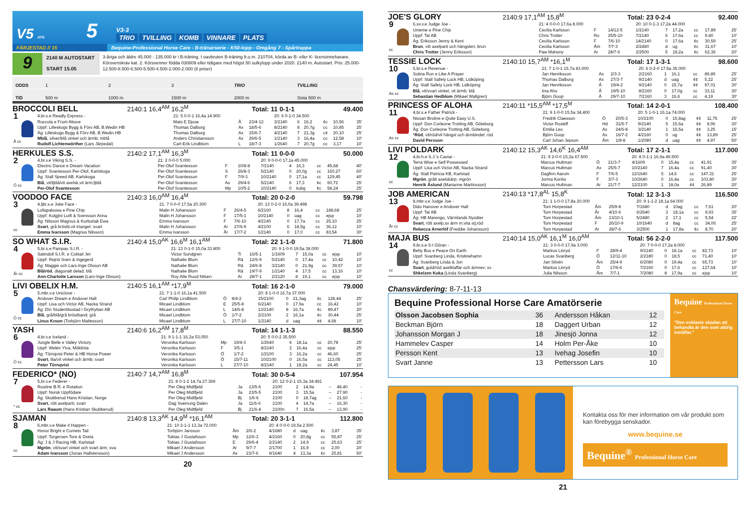V5 ATG
5
V3-3
TRIO TVILLING KOMB VINNARE PLATS
FÄRJESTAD // 15 Bequine-Professional Horse Care - B-tränarserie - K50-lopp - Omgång 7 - Spårtrappa
9
2140 M AUTOSTART
START 15.05
3-åriga och äldre 45.000 - 135.000 kr i B-träning. I oavbruten B-träning fr.o.m. 210704, körda av B- eller K- licensinnehavare. Körsvenskrav kat. 2. Körsvenner födda 030809 eller tidigare med högst 50 sulkylopp under 2020. 2140 m. Autostart. Pris: 25.000-12.500-8.500-6.500-5.500-4.500-2.000-2.000 (8 priser)
ODDS 1 2 3 TRIO TVILLING
TID 500 m 1000 m 1500 m 2000 m Sista 500 m
BROCCOLI BELL 2140:1 16,4<sup>AM</sup> 16,2<sup>M</sup> Total: 11 0-1-1 49.400
| 1 Å cc | 4,br.s.e Readly Express - | 21: 5 0-0-1 16,4a 14.900 | | | 20: 6 0-1-0 34.500 | | | | | |
| | Ruccola e From Above | Mats E Djuse | Å | 23/4-12 | 3/2140 | 6 | 16,2 | ¢c | 10,56 | 35' |
| | Uppf: Lilleskogs Bygg & Förv AB, B.Wedin HB | Thomas Dalborg | Ax | 18/5-6 | 8/2140 | 8 | 20,7g | cc | 10,85 | 25' |
| | Äg: Lilleskogs Bygg & Förv AB, B.Wedin HB | Thomas Dalborg | Ax | 15/6-7 | 4/2140 | 7 | 21,3g | c¢ | 20,10 | 25' |
| | Mblå , silver/blå vinkel och ärmb; mblå | Anders Christiansson | Ax | 29/6-5 | 1/2140 | 3 | 16,4a | cc | 12,58 | 10' |
| | Rudolf Lichtenwörther (Lars Järpedal) | Carl-Erik Lindblom | L | 18/7-3 | 1/2640 | 7 | 20,7g | cc | 3,17 | 10' |
HERKULES S.S. 2140:2 17,1<sup>AM</sup> 16,3<sup>M</sup> Total: 11 0-0-0 50.000
| 2 Ö cc | 4,br.v.e Viking S.S. - | 21: 2 0-0-0 5.000 | | | 20: 9 0-0-0 17,1a 45.000 | | | | | |
| | Electric Dance e Dream Vacation | Per-Olof Svantesson | F | 10/8-8 | 7/2140 | 4 | 16,3 | cc | 45,68 | 40' |
| | Uppf: Svantesson Per-Olof, Karlskoga | Per-Olof Svantesson | S | 26/8-3 | 5/2140 | 0 | 20,0g | cc | 160,27 | 60' |
| | Äg: Stall Speed AB, Karlskoga | Per-Olof Svantesson | F | 7/9-3 | 10/2140 | 0 | 17,1a | cc | 129,45 | 40' |
| | Blå , vit/ljblå/vit axelsk,vit ärm;ljblå | Per-Olof Svantesson | Ax | 29/4-6 | 5/2140 | 6 | 17,3 | ¢c | 60,72 | 25' |
| | Per-Olof Svantesson | Per-Olof Svantesson | Mp | 10/5-2 | 10/2140 | 0 | kubg | ¢c | 58,24 | 25' |
VOODOO FACE 2140:3 16,0<sup>AM</sup> 16,4<sup>M</sup> Total: 20 0-2-0 59.798
| 3 cc | 4,ljbr.s.e Joke Face - | 21: 7 0-0-0 17,5a 20.300 | | | 20: 13 0-2-0 16,0a 39.498 | | | | | |
| | Lollapaloosa e Pine Chip | Malin H Johansson | F | 26/4-5 | 6/2160 | 8 | 16,4 | cc | 188,68 | 25' |
| | Uppf: Kolgjini Lutfi & Svensson Anna | Malin H Johansson | F | 17/5-1 | 10/2140 | 0 | uag | cc | ejsp | 10' |
| | Äg: Nilsson Magnus & Korbutiak Ewa | Emma Ivarsson | F | 7/6-10 | 4/2140 | 0 | 17,7a | cc | 25,10 | 25' |
| | Svart , grå bröstb,vit triangel; svart | Malin H Johansson | Ar | 27/6-9 | 4/2100 | 6 | 18,5g | cc | 36,12 | 10' |
| | Emma Ivarsson (Magnus Nilsson) | Emma Ivarsson | År | 17/7-2 | 1/2140 | 0 | 17,0 | cc | 83,54 | 30' |
SO WHAT S.I.R. 2140:4 15,0<sup>AK</sup> 16,6<sup>M</sup> 16,1<sup>AM</sup> Total: 22 1-1-0 71.800
| 4 År cc | 5,br.s.e Pampas S.I.R. - | 21: 13 0-1-0 15,0a 33.800 | | | 20: 9 1-0-0 19,5a 38.000 | | | | | |
| | Satindoll S.I.R. e Coktail Jet | Victor Sundgren | Ti | 16/5-1 | 1/1609 | 7 | 15,0a | cc | ejsp | 10' |
| | Uppf: Rejnö Sven & Ingegerd | Nathalie Blom | Rä | 12/6-9 | 5/2140 | 0 | 17,4a | cc | 10,42 | 10' |
| | Äg: Maggie och Lars-Inge Olsson AB | Nathalie Blom | Rä | 24/6-8 | 3/2140 | 0 | 21,9g | cc | 39,57 | 10' |
| | Blå/röd , diagonalt delad; blå | Nathalie Blom | Rä | 19/7-9 | 1/2140 | 4 | 17,5 | cc | 13,16 | 10' |
| | Ann-Charlotte Larsson (Lars-Inge Olsson) | Roy Atle Ruud Nilsen | Ar | 28/7-1 | 2/2120 | 8 | 19,1 | cc | ejsp | 10' |
LIVI OBELIX H.M. 2140:5 16,1<sup>AM</sup> *17,9<sup>M</sup> Total: 16 2-1-0 79.000
| 5 Ö cc | 5,mbr.v.e Uniclove - | 21: 7 1-1-0 16,1a 41.500 | | | 20: 8 1-0-0 16,7a 37.000 | | | | | |
| | Andover Dream e Andover Hall | Carl Philip Lindblom | Ö | 8/4-2 | 15/2100 | 0 | 21,3ag | ¢c | 128,44 | 25' |
| | Uppf: Lisa och Victor AB, Nacka Strand | Micael Lindblom | E | 25/5-8 | 6/2140 | 0 | 17,9a | cc | 16,42 | 10' |
| | Äg: Din Studentbostad i Grythyttan AB | Micael Lindblom | L | 14/6-8 | 13/2140 | 8 | 16,7a | ¢c | 89,47 | 20' |
| | Blå , grå/blå/grå bröstband; grå | Micael Lindblom | Ö | 1/7-2 | 2/2100 | 2 | 16,1a | ¢c | 30,44 | 25' |
| | Linus Kroon (Torbjörn Maltesson) | Micael Lindblom | L | 27/7-10 | 1/2140 | d | uag | ¢¢ | 4,68 | 10' |
YASH 2140:6 16,2<sup>AM</sup> 17,8<sup>M</sup> Total: 14 1-1-3 88.550
| 6 Ö cc | 4,br.v.e Iceland - | 21: 9 1-1-1 16,2a 53.050 | | | 20: 5 0-0-2 35.500 | | | | | |
| | Jungle Belle e Valley Victory | Veronika Karlsson | Mp | 19/4-3 | 1/2640 | 6 | 18,1a | cc | 20,78 | 25' |
| | Uppf: Welén Ylva, Möklinta | Veronika Karlsson | F | 3/5-1 | 8/2140 | 2 | 16,4a | cc | ejsp | 25' |
| | Äg: Törnqvist Peter & HB Horse Power | Veronika Karlsson | Ö | 1/7-2 | 1/2100 | 3 | 16,2a | cc | 46,60 | 25' |
| | Svart , lila/vit vinkel och ärmb; svart | Veronika Karlsson | Ö | 15/7-11 | 10/2100 | 0 | 16,5a | cc | 113,05 | 25' |
| | Peter Törnqvist | Veronika Karlsson | L | 27/7-10 | 8/2140 | 1 | 18,2a | cc | 24,45 | 10' |
FEDERICO* (NO) 2140:7 14,7<sup>AM</sup> 16,8<sup>M</sup> Total: 30 0-5-4 107.954
| 7 * cc | 5,br.v.e Federer - | 21: 8 0-1-2 14,7a 27.369 | | | 20: 12 0-2-1 15,3a 34.491 | | | | | |
| | Routine B.R. e Rotation | Per Oleg Midtfjeld | Ja | 13/5-6 | 2100 | 2 | 14,9a | -- | 48,40 | - |
| | Uppf: Norsk Uppfödare | Per Oleg Midtfjeld | Ja | 23/5-5 | 2100 | 3 | 15,5a | -- | 27,90 | - |
| | Äg: Skubberud Hans Kristian, Norge | Per Oleg Midtfjeld | Bj | 1/6-6 | 2100 | 0 | 18,7ag | -- | 21,60 | - |
| | Svart , rött axelparti; svart | Dag Sveinung Dalen | Ja | 11/6-6 | 2100 | 4 | 14,7a | -- | 16,30 | - |
| | Lars Raaum (Hans Kristian Skubberud) | Per Oleg Midtfjeld | Bj | 21/6-4 | 2100n | 7 | 16,5a | -- | 13,90 | - |
SJAMAN 2140:8 13,3<sup>AK</sup> 14,9<sup>M</sup> *16,1<sup>AM</sup> Total: 20 3-1-1 112.800
| 8 cc | 6,mbr.v.e Make it Happen - | 21: 10 2-1-1 13,3a 72.000 | | | 20: 4 0-0-0 19,5a 2.500 | | | | | |
| | Honor Bright e Comets Tail | Torbjörn Jansson | Åm | 2/6-2 | 4/1680 | d | uag | ¢c | 3,87 | 35' |
| | Uppf: Torgersen Tore & Greta | Tobias J Gustafsson | Mp | 12/6-3 | 4/2160 | 0 | 20,8g | cc | 55,87 | 25' |
| | Äg: J & J Racing HB, Karlstad | Tobias J Gustafsson | E | 29/6-4 | 2/2140 | 2 | 14,9 | cc | 25,63 | 25' |
| | Mgrön , vit/svart vinkel och svart ärm; sva | Mikael J Andersson | Ar | 9/7-7 | 2/1700 | 1 | 16,9 | cc | 2,00 | 20' |
| | Adam Ivarsson (Jonas Hallstensson) | Mikael J Andersson | Ax | 23/7-6 | 9/1640 | 4 | 13,3a | ¢c | 25,81 | 50' |
20
JOE'S GLORY 2140:9 17,1<sup>AM</sup> 15,8<sup>M</sup> Total: 23 0-2-4 92.400
| 9 cc | 6,sv.v.e Judge Joe - | 21: 4 0-0-0 17,6a 8.000 | | | 20: 10 0-1-3 17,2a 44.000 | | | | | |
| | Unieme e Pine Chip | Cecilia Karlsson | F | 14/12-5 | 1/2140 | 7 | 17,2a | cc | 17,89 | 25' |
| | Uppf: Tal AB | Chris Trotter | Ro | 25/5-10 | 7/2140 | 6 | 17,6a | cc | 9,40 | 10' |
| | Äg: Eriksson Jenny & Kent | Cecilia Karlsson | F | 7/6-10 | 14/2140 | 0 | 17,6a | ¢c | 30,59 | 25' |
| | Brun , vitt axelparti och hängslen; brun | Cecilia Karlsson | Åm | 7/7-3 | 2/2480 | d | ug | ¢c | 31,67 | 10' |
| | Chris Trotter (Jenny Eriksson) | Paw Mahony | Ar | 28/7-6 | 2/2500 | 5 | 18,2a | ¢c | 62,36 | 20' |
TESSIE LOCK 2140:10 15,7<sup>AM</sup> *16,1<sup>M</sup> Total: 17 1-3-1 98.600
| 10 Ax cc | 5,br.s.e Revenue - | 21: 7 1-0-1 15,7a 43.000 | | | 20: 6 0-2-0 17,5a 35.000 | | | | | |
| | Solina Run e Like A Prayer | Jan Henriksson | Ax | 2/3-3 | 2/2160 | 1 | 16,1 | cc | 89,89 | 25' |
| | Uppf: Stall Safety Lock HB, Lidköping | Thomas Dalborg | Ax | 27/3-7 | 9/2140 | d | uag | ¢¢ | 5,22 | 25' |
| | Äg: Stall Safety Lock HB, Lidköping | Jan Henriksson | Å | 19/4-2 | 9/2140 | 0 | 15,7a | ¢¢ | 97,01 | 30' |
| | Blå , vit/svart vinkel, vit ärmb; blå | Iina Aho | Å | 19/5-10 | 8/2160 | 0 | 17,0g | cc | 33,11 | 30' |
| | Sebastian Hedblom (Mikael Wallgren) | Björn Goop | Å | 29/7-10 | 7/2160 | 3 | 16,6 | cc | 4,19 | 30' |
PRINCESS OF ALOHA 2140:11 *15,5<sup>AM</sup> *17,5<sup>M</sup> Total: 14 2-0-1 108.400
| 11 Ax cc | 4,br.s.e Father Patrick - | 21: 9 1-0-0 15,5a 34.400 | | | 20: 5 1-0-1 16,1a 74.000 | | | | | |
| | Nissan Broline e Quite Easy U.S. | Fredrik Claesson | Ö | 20/5-3 | 10/2100 | 0 | 15,8ag | ¢¢ | 11,75 | 25' |
| | Uppf: Don Corleone Trotting AB, Göteborg | Victor Rosleff | Hd | 31/5-7 | 9/2140 | 5 | 15,6a | ¢¢ | 8,96 | 30' |
| | Äg: Don Corleone Trotting AB, Göteborg | Emilia Leo | Ax | 24/6-8 | 3/2140 | 1 | 15,5a | ¢¢ | 3,25 | 15' |
| | * Röd , vit/röd/vit hängsl och ärmbindel; röd | Björn Goop | Ax | 16/7-2 | 4/2160 | 0 | ug | ¢¢ | 13,89 | 25' |
| | David Persson | Carl Johan Jepson | Åm | 1/8-8 | 1/2080 | d | uag | ¢¢ | 4,97 | 50' |
LIVI POLDARK 2140:12 15,3<sup>AK</sup> 14,6<sup>K</sup> 16,4<sup>AM</sup> Total: 17 2-1-1 117.000
| 12 cc | 4,br.h.e S.J.'s Caviar - | 21: 9 2-0-0 15,3a 67.500 | | | 20: 8 0-1-1 16,9a 49.500 | | | | | |
| | Terra Wise e Self Possessed | Marcus Hultman | Ö | 21/3-7 | 4/1609 | 0 | 15,4a | cc | 41,91 | 35' |
| | Uppf: Lisa och Victor AB, Nacka Strand | Marcus Hultman | Ax | 25/5-7 | 10/2140 | 7 | 16,4a | cc | 91,40 | 30' |
| | Äg: Stall Patricia KB, Karlstad | Dagfinn Aarum | F | 7/6-5 | 12/1640 | 5 | 14,6 | cc | 147,31 | 25' |
| | Mgrön , grått axelskärp; mgrön | Jorma Kontio | F | 3/7-3 | 10/2640 | 0 | 16,4a | cc | 103,80 | 30' |
| | Henrik Åslund (Marianne Martinsson) | Marcus Hultman | Ar | 21/7-7 | 12/2100 | 1 | 18,0a | ¢¢ | 26,89 | 20' |
JOB AMERICAN 2140:13 *17,8<sup>AL</sup> 15,8<sup>K</sup> Total: 12 3-1-3 116.500
| 13 År cc | 8,mbr.v.e Judge Joe - | 21: 1 1-0-0 17,8a 20.000 | | | 20: 9 1-1-2 18,1a 64.000 | | | | | |
| | Dido Hanover e Andover Hall | Tom Horpestad | Åm | 25/9-8 | 7/1680 | d | 10ag | cc | 7,61 | 20' |
| | Uppf: Tal AB | Tom Horpestad | År | 4/10-6 | 6/2640 | 3 | 18,1a | cc | 9,93 | 35' |
| | Äg: HB Marengo, Värmlands Nysäter | Tom Horpestad | Åm | 13/10-1 | 5/2480 | 2 | 17,1 | cc | 5,54 | 22' |
| | Svart , rött axelp,sv ärm m.vita stj;röd | Tom Horpestad | F | 26/10-9 | 10/1640 | d | 8ag | cc | 34,06 | 25' |
| | Rebecca Arnerlöf (Freddie Johansson) | Tom Horpestad | Ar | 28/7-6 | 3/2500 | 1 | 17,8a | ¢c | 8,70 | 20' |
MAJA BUS 2140:14 15,0<sup>AK</sup> 16,1<sup>M</sup> 16,0<sup>AM</sup> Total: 56 2-2-0 117.500
| 14 cc | 9,br.s.e S:t Göran - | 21: 3 0-0-0 17,9a 3.000 | | | 20: 7 0-0-0 17,2a 8.000 | | | | | |
| | Betty Bus e Peace On Earth | Markus Linryd | F | 28/9-4 | 9/2140 | 0 | 18,1a | cc | 82,73 | 10' |
| | Uppf: Svanberg Linda, Kristinehamn | Lucas Svanberg | Ö | 12/11-10 | 2/2180 | 0 | 18,5 | cc | 71,40 | 10' |
| | Äg: Svanberg Linda & Jon | Jan Silvén | Åm | 25/4-9 | 6/2080 | 0 | 19,4a | cc | 65,73 | 10' |
| | Svart , guld/röd axelklaffar och ärmrev; sv | Markus Linryd | Ö | 17/6-6 | 7/2160 | 0 | 17,6 | cc | 127,64 | 10' |
| | Shkelzen Koka (Linda Svanberg) | Julia Nilsson | Åm | 7/7-1 | 7/2080 | 8 | 17,9a | cc | ejsp | 10' |
Chansvärdering: 8-7-11-13
Bequine Professional Horse Care Amatörserie
| Olsson Jacobsen Sophia | 36 | | Andersson Håkan | 12 |
| Beckman Björn | 18 | | Daggert Urban | 12 |
| Johansson Morgan J | 18 | | Jinesjö Jonna | 12 |
| Hammelev Casper | 14 | | Holm Per-Åke | 10 |
| Persson Kent | 13 | | Ivehag Josefin | 10 |
| Svart Janne | 13 | | Pettersson Lars | 10 |
Bequine Professional Horse Care
"Den enklaste skadan att behandla är den som aldrig inträffar."
Kontakta oss för mer information om vår produkt som kan förebygga senskador.
www.bequine.se
Bequine<sup>®</sup> Professional Horse Care
21